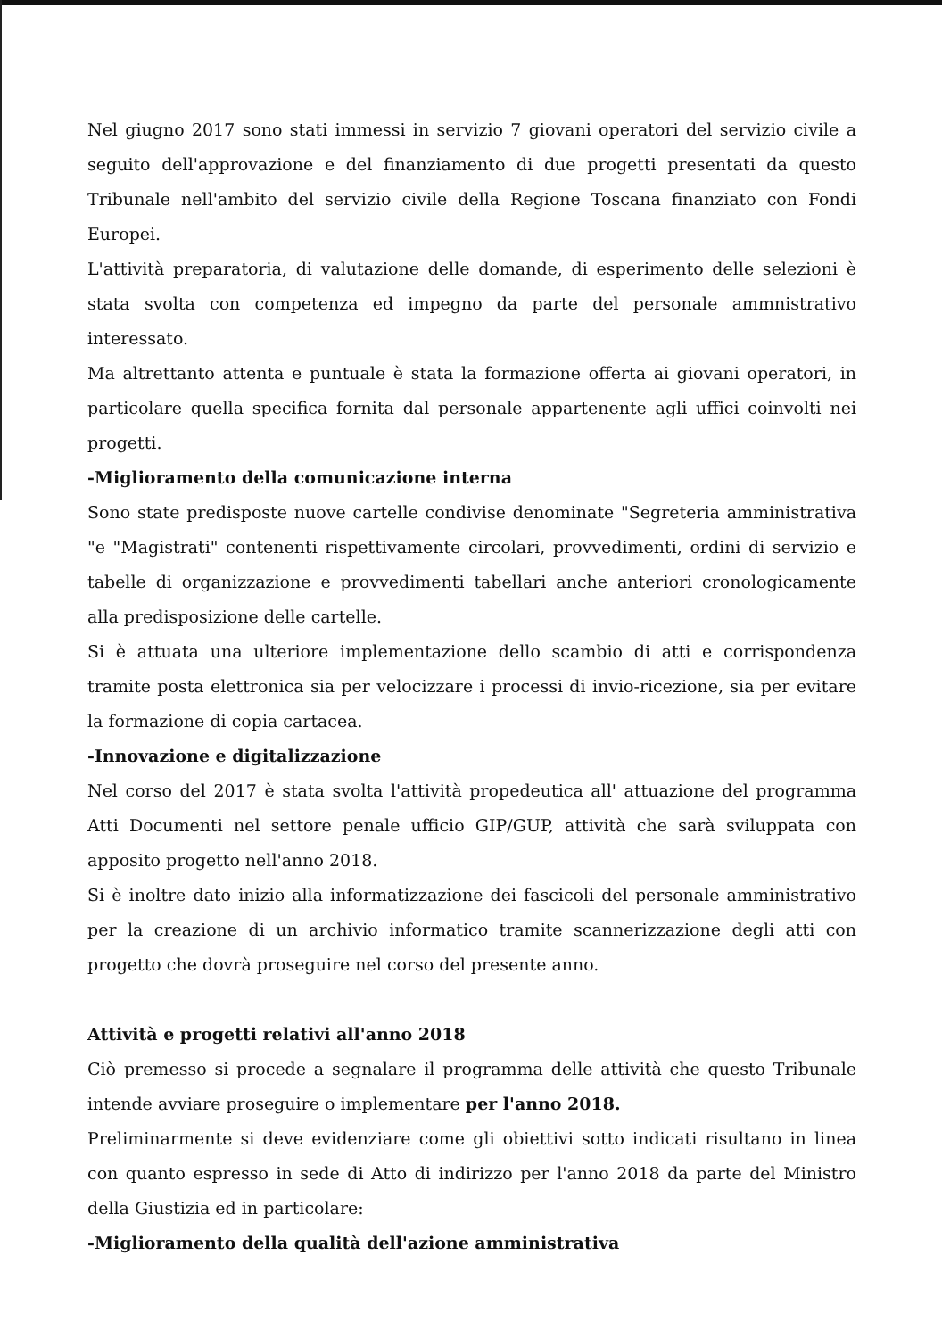Nel giugno 2017 sono stati immessi in servizio 7 giovani operatori del servizio civile a seguito dell'approvazione e del finanziamento di due progetti presentati da questo Tribunale nell'ambito del servizio civile della Regione Toscana finanziato con Fondi Europei.
L'attività preparatoria, di valutazione delle domande, di esperimento delle selezioni è stata svolta con competenza ed impegno da parte del personale ammnistrativo interessato.
Ma altrettanto attenta e puntuale è stata la formazione offerta ai giovani operatori, in particolare quella specifica fornita dal personale appartenente agli uffici coinvolti nei progetti.
-Miglioramento della comunicazione interna
Sono state predisposte nuove cartelle condivise denominate "Segreteria amministrativa "e "Magistrati" contenenti rispettivamente circolari, provvedimenti, ordini di servizio e tabelle di organizzazione e provvedimenti tabellari anche anteriori cronologicamente alla predisposizione delle cartelle.
Si è attuata una ulteriore implementazione dello scambio di atti e corrispondenza tramite posta elettronica sia per velocizzare i processi di invio-ricezione, sia per evitare la formazione di copia cartacea.
-Innovazione e digitalizzazione
Nel corso del 2017 è stata svolta l'attività propedeutica all' attuazione del programma Atti Documenti nel settore penale ufficio GIP/GUP, attività che sarà sviluppata con apposito progetto nell'anno 2018.
Si è inoltre dato inizio alla informatizzazione dei fascicoli del personale amministrativo per la creazione di un archivio informatico tramite scannerizzazione degli atti con progetto che dovrà proseguire nel corso del presente anno.
Attività e progetti relativi all'anno 2018
Ciò premesso si procede a segnalare il programma delle attività che questo Tribunale intende avviare proseguire o implementare per l'anno 2018.
Preliminarmente si deve evidenziare come gli obiettivi sotto indicati risultano in linea con quanto espresso in sede di Atto di indirizzo per l'anno 2018 da parte del Ministro della Giustizia ed in particolare:
-Miglioramento della qualità dell'azione amministrativa